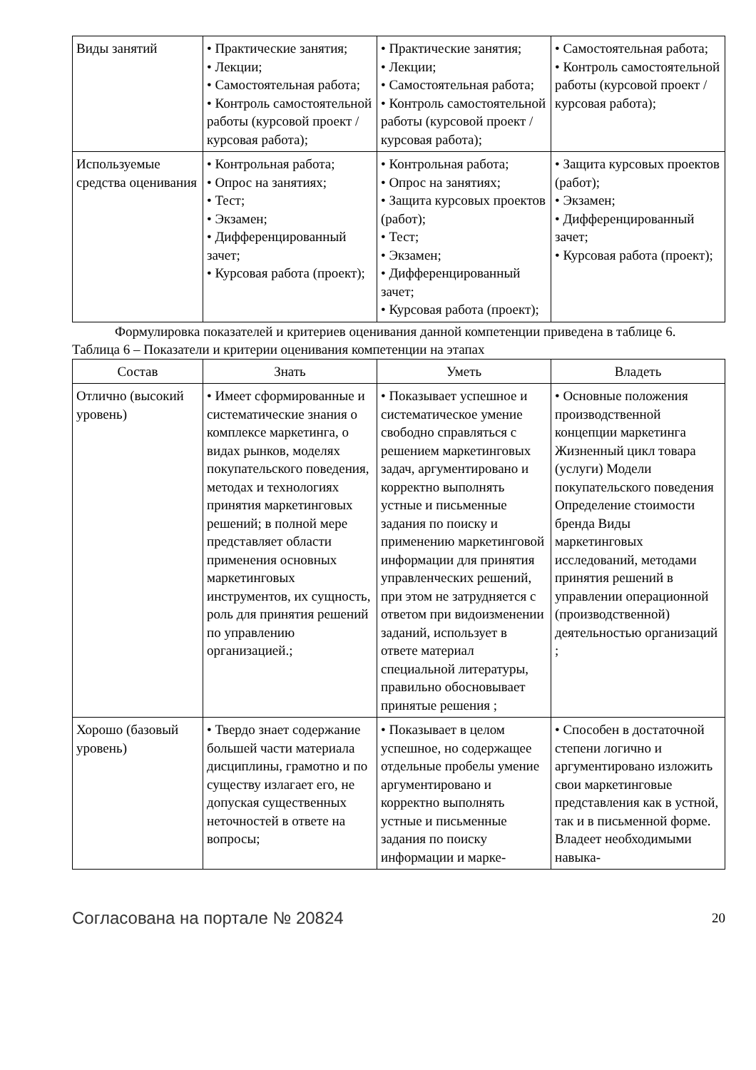| Виды занятий | • Практические занятия; • Лекции; • Самостоятельная работа; • Контроль самостоятельной работы (курсовой проект / курсовая работа); | • Практические занятия; • Лекции; • Самостоятельная работа; • Контроль самостоятельной работы (курсовой проект / курсовая работа); | • Самостоятельная работа; • Контроль самостоятельной работы (курсовой проект / курсовая работа); |
| Используемые средства оценивания | • Контрольная работа; • Опрос на занятиях; • Тест; • Экзамен; • Дифференцированный зачет; • Курсовая работа (проект); | • Контрольная работа; • Опрос на занятиях; • Защита курсовых проектов (работ); • Тест; • Экзамен; • Дифференцированный зачет; • Курсовая работа (проект); | • Защита курсовых проектов (работ); • Экзамен; • Дифференцированный зачет; • Курсовая работа (проект); |
Формулировка показателей и критериев оценивания данной компетенции приведена в таблице 6.
Таблица 6 – Показатели и критерии оценивания компетенции на этапах
| Состав | Знать | Уметь | Владеть |
| --- | --- | --- | --- |
| Отлично (высокий уровень) | • Имеет сформированные и систематические знания о комплексе маркетинга, о видах рынков, моделях покупательского поведения, методах и технологиях принятия маркетинговых решений; в полной мере представляет области применения основных маркетинговых инструментов, их сущность, роль для принятия решений по управлению организацией.; | • Показывает успешное и систематическое умение свободно справляться с решением маркетинговых задач, аргументировано и корректно выполнять устные и письменные задания по поиску и применению маркетинговой информации для принятия управленческих решений, при этом не затрудняется с ответом при видоизменении заданий, использует в ответе материал специальной литературы, правильно обосновывает принятые решения ; | • Основные положения производственной концепции маркетинга Жизненный цикл товара (услуги) Модели покупательского поведения Определение стоимости бренда Виды маркетинговых исследований, методами принятия решений в управлении операционной (производственной) деятельностью организаций ; |
| Хорошо (базовый уровень) | • Твердо знает содержание большей части материала дисциплины, грамотно и по существу излагает его, не допуская существенных неточностей в ответе на вопросы; | • Показывает в целом успешное, но содержащее отдельные пробелы умение аргументировано и корректно выполнять устные и письменные задания по поиску информации и марке- | • Способен в достаточной степени логично и аргументировано изложить свои маркетинговые представления как в устной, так и в письменной форме. Владеет необходимыми навыка- |
Согласована на портале № 20824 20